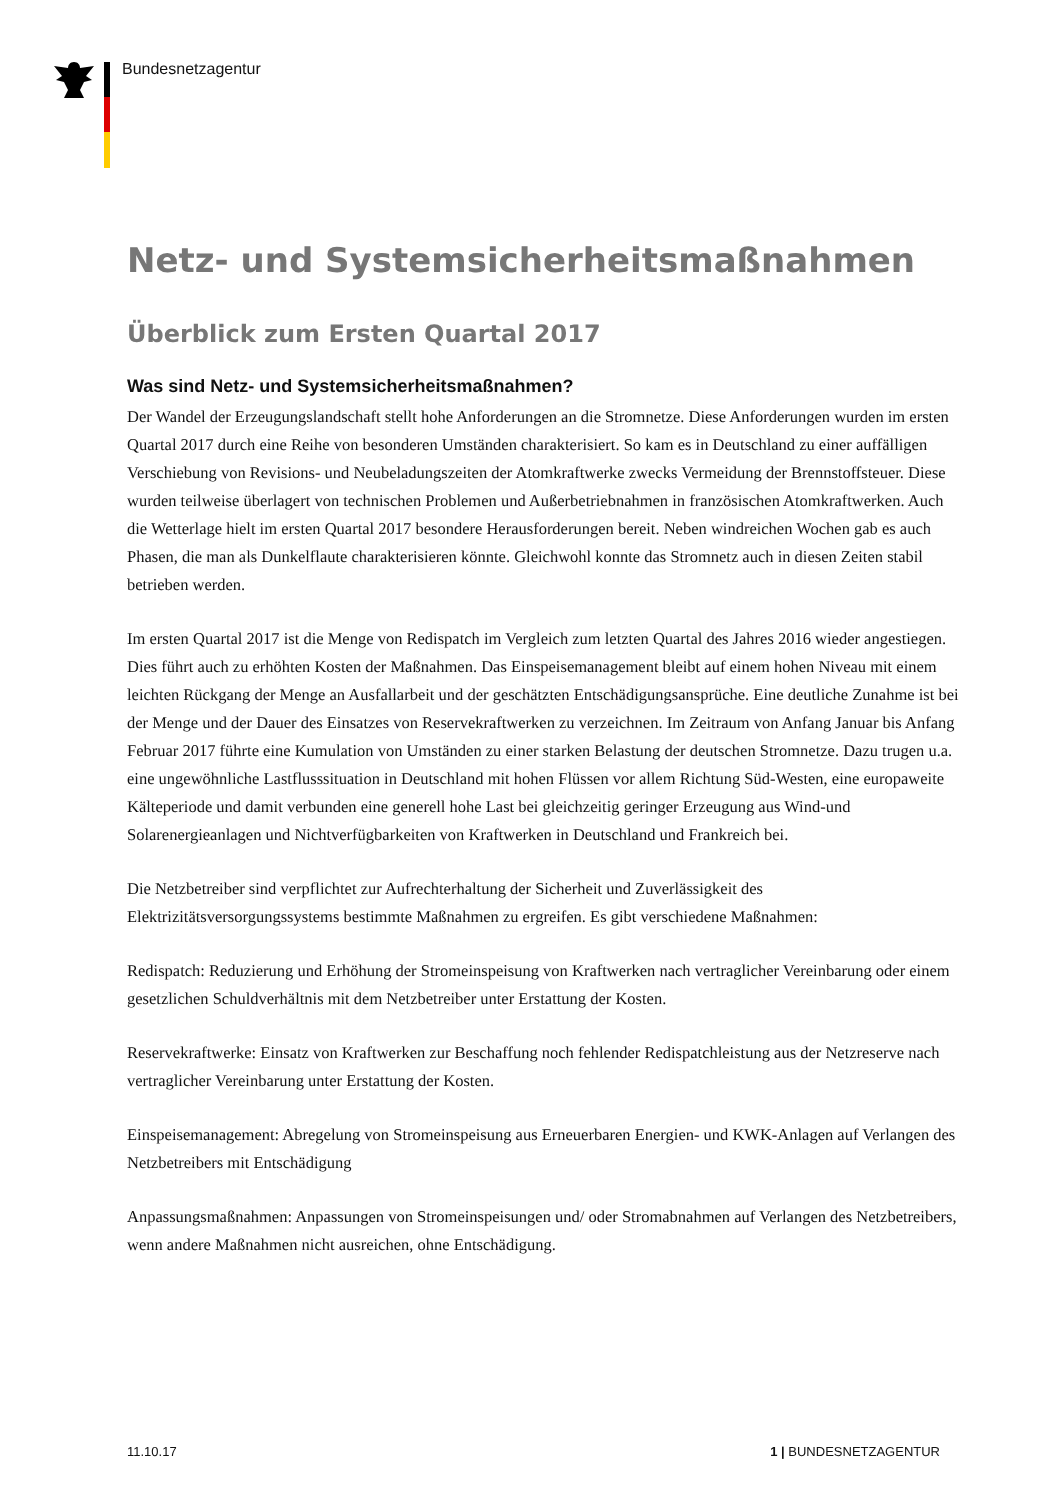Bundesnetzagentur
Netz- und Systemsicherheitsmaßnahmen
Überblick zum Ersten Quartal 2017
Was sind Netz- und Systemsicherheitsmaßnahmen?
Der Wandel der Erzeugungslandschaft stellt hohe Anforderungen an die Stromnetze. Diese Anforderungen wurden im ersten Quartal 2017 durch eine Reihe von besonderen Umständen charakterisiert. So kam es in Deutschland zu einer auffälligen Verschiebung von Revisions- und Neubeladungszeiten der Atomkraftwerke zwecks Vermeidung der Brennstoffsteuer. Diese wurden teilweise überlagert von technischen Problemen und Außerbetriebnahmen in französischen Atomkraftwerken. Auch die Wetterlage hielt im ersten Quartal 2017 besondere Herausforderungen bereit. Neben windreichen Wochen gab es auch Phasen, die man als Dunkelflaute charakterisieren könnte. Gleichwohl konnte das Stromnetz auch in diesen Zeiten stabil betrieben werden.
Im ersten Quartal 2017 ist die Menge von Redispatch im Vergleich zum letzten Quartal des Jahres 2016 wieder angestiegen. Dies führt auch zu erhöhten Kosten der Maßnahmen. Das Einspeisemanagement bleibt auf einem hohen Niveau mit einem leichten Rückgang der Menge an Ausfallarbeit und der geschätzten Entschädigungsansprüche. Eine deutliche Zunahme ist bei der Menge und der Dauer des Einsatzes von Reservekraftwerken zu verzeichnen. Im Zeitraum von Anfang Januar bis Anfang Februar 2017 führte eine Kumulation von Umständen zu einer starken Belastung der deutschen Stromnetze. Dazu trugen u.a. eine ungewöhnliche Lastflusssituation in Deutschland mit hohen Flüssen vor allem Richtung Süd-Westen, eine europaweite Kälteperiode und damit verbunden eine generell hohe Last bei gleichzeitig geringer Erzeugung aus Wind-und Solarenergieanlagen und Nichtverfügbarkeiten von Kraftwerken in Deutschland und Frankreich bei.
Die Netzbetreiber sind verpflichtet zur Aufrechterhaltung der Sicherheit und Zuverlässigkeit des Elektrizitätsversorgungssystems bestimmte Maßnahmen zu ergreifen. Es gibt verschiedene Maßnahmen:
Redispatch: Reduzierung und Erhöhung der Stromeinspeisung von Kraftwerken nach vertraglicher Vereinbarung oder einem gesetzlichen Schuldverhältnis mit dem Netzbetreiber unter Erstattung der Kosten.
Reservekraftwerke: Einsatz von Kraftwerken zur Beschaffung noch fehlender Redispatchleistung aus der Netzreserve nach vertraglicher Vereinbarung unter Erstattung der Kosten.
Einspeisemanagement: Abregelung von Stromeinspeisung aus Erneuerbaren Energien- und KWK-Anlagen auf Verlangen des Netzbetreibers mit Entschädigung
Anpassungsmaßnahmen: Anpassungen von Stromeinspeisungen und/ oder Stromabnahmen auf Verlangen des Netzbetreibers, wenn andere Maßnahmen nicht ausreichen, ohne Entschädigung.
11.10.17 1 | BUNDESNETZAGENTUR